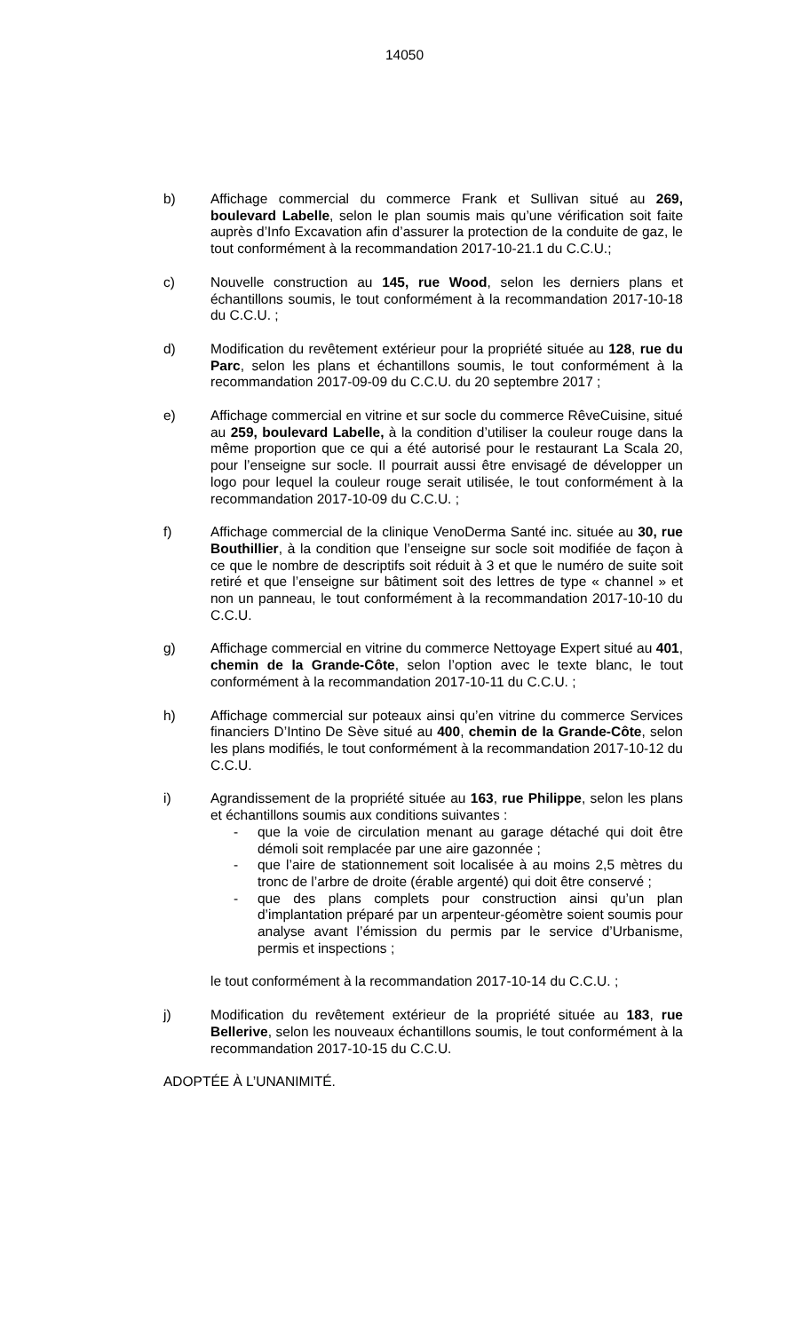14050
b) Affichage commercial du commerce Frank et Sullivan situé au 269, boulevard Labelle, selon le plan soumis mais qu’une vérification soit faite auprès d’Info Excavation afin d’assurer la protection de la conduite de gaz, le tout conformément à la recommandation 2017-10-21.1 du C.C.U.;
c) Nouvelle construction au 145, rue Wood, selon les derniers plans et échantillons soumis, le tout conformément à la recommandation 2017-10-18 du C.C.U. ;
d) Modification du revêtement extérieur pour la propriété située au 128, rue du Parc, selon les plans et échantillons soumis, le tout conformément à la recommandation 2017-09-09 du C.C.U. du 20 septembre 2017 ;
e) Affichage commercial en vitrine et sur socle du commerce RêveCuisine, situé au 259, boulevard Labelle, à la condition d’utiliser la couleur rouge dans la même proportion que ce qui a été autorisé pour le restaurant La Scala 20, pour l’enseigne sur socle. Il pourrait aussi être envisagé de développer un logo pour lequel la couleur rouge serait utilisée, le tout conformément à la recommandation 2017-10-09 du C.C.U. ;
f) Affichage commercial de la clinique VenoDerma Santé inc. située au 30, rue Bouthillier, à la condition que l’enseigne sur socle soit modifiée de façon à ce que le nombre de descriptifs soit réduit à 3 et que le numéro de suite soit retiré et que l’enseigne sur bâtiment soit des lettres de type « channel » et non un panneau, le tout conformément à la recommandation 2017-10-10 du C.C.U.
g) Affichage commercial en vitrine du commerce Nettoyage Expert situé au 401, chemin de la Grande-Côte, selon l’option avec le texte blanc, le tout conformément à la recommandation 2017-10-11 du C.C.U. ;
h) Affichage commercial sur poteaux ainsi qu’en vitrine du commerce Services financiers D’Intino De Sève situé au 400, chemin de la Grande-Côte, selon les plans modifiés, le tout conformément à la recommandation 2017-10-12 du C.C.U.
i) Agrandissement de la propriété située au 163, rue Philippe, selon les plans et échantillons soumis aux conditions suivantes :
- que la voie de circulation menant au garage détaché qui doit être démoli soit remplacée par une aire gazonnée ;
- que l’aire de stationnement soit localisée à au moins 2,5 mètres du tronc de l’arbre de droite (érable argenté) qui doit être conservé ;
- que des plans complets pour construction ainsi qu’un plan d’implantation préparé par un arpenteur-géomètre soient soumis pour analyse avant l’émission du permis par le service d’Urbanisme, permis et inspections ;
le tout conformément à la recommandation 2017-10-14 du C.C.U. ;
j) Modification du revêtement extérieur de la propriété située au 183, rue Bellerive, selon les nouveaux échantillons soumis, le tout conformément à la recommandation 2017-10-15 du C.C.U.
ADOPTÉE À L’UNANIMITÉ.